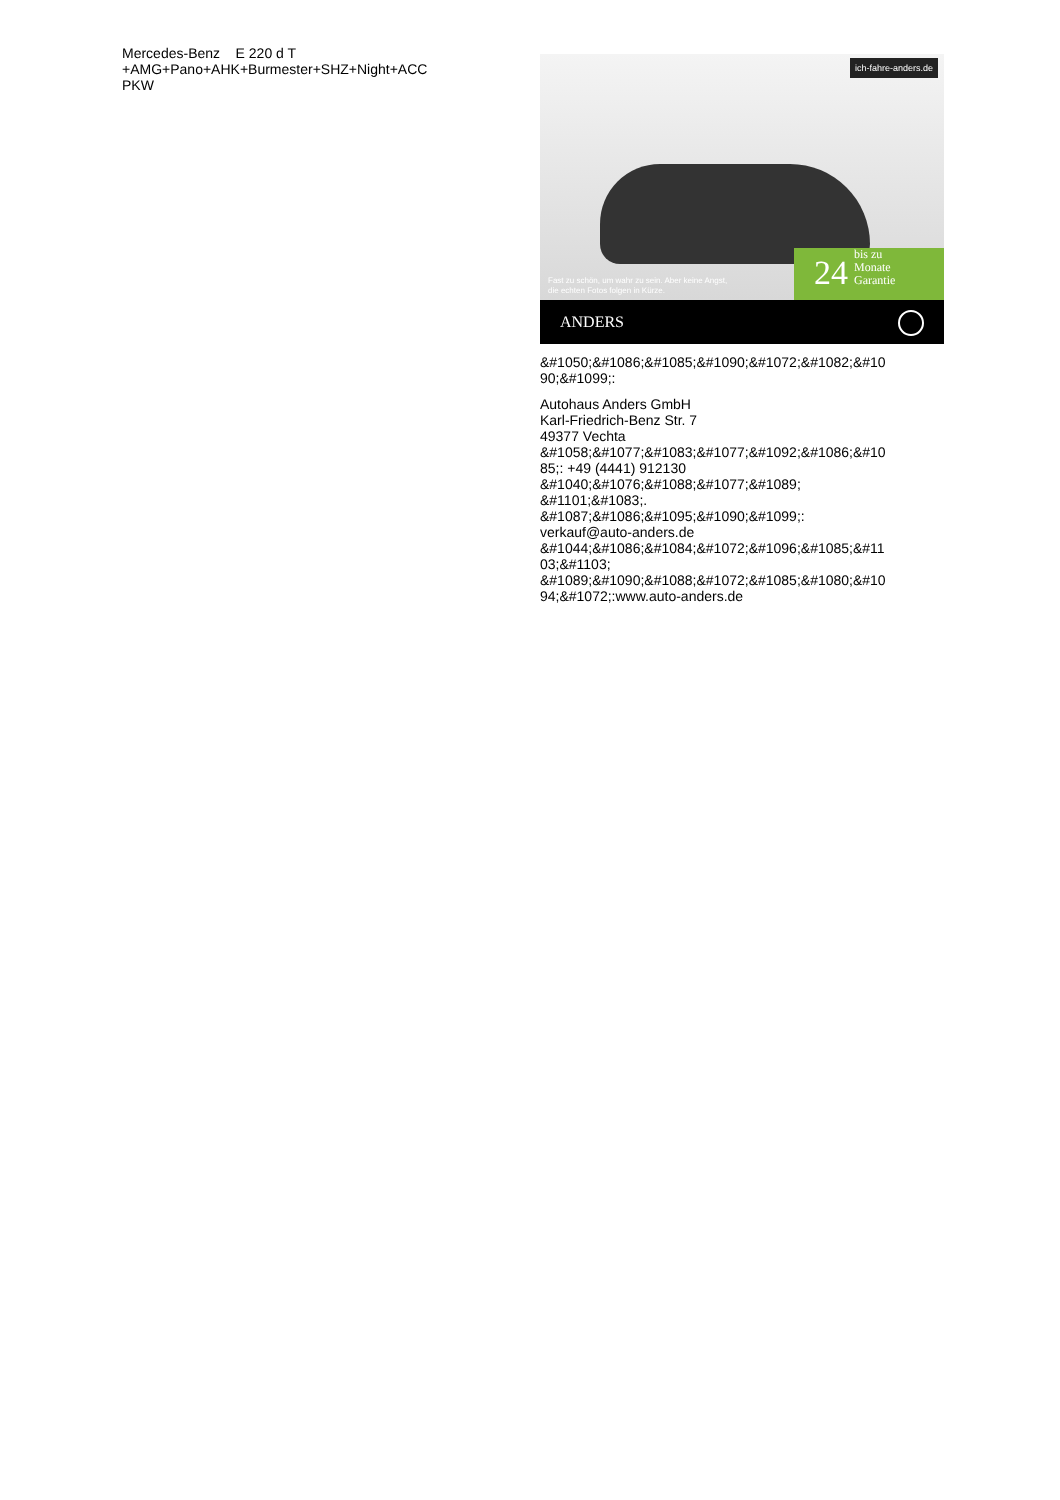Mercedes-Benz E 220 d T
+AMG+Pano+AHK+Burmester+SHZ+Night+ACC
PKW
ich-fahre-anders.de
Fast zu schön, um wahr zu sein. Aber keine Angst,
die echten Fotos folgen in Kürze.
24 bis zu
Monate
Garantie
ANDERS
&#1050;&#1086;&#1085;&#1090;&#1072;&#1082;&#10
90;&#1099;:
Autohaus Anders GmbH
Karl-Friedrich-Benz Str. 7
49377 Vechta
&#1058;&#1077;&#1083;&#1077;&#1092;&#1086;&#10
85;: +49 (4441) 912130
&#1040;&#1076;&#1088;&#1077;&#1089;
&#1101;&#1083;.
&#1087;&#1086;&#1095;&#1090;&#1099;:
verkauf@auto-anders.de
&#1044;&#1086;&#1084;&#1072;&#1096;&#1085;&#11
03;&#1103;
&#1089;&#1090;&#1088;&#1072;&#1085;&#1080;&#10
94;&#1072;:www.auto-anders.de